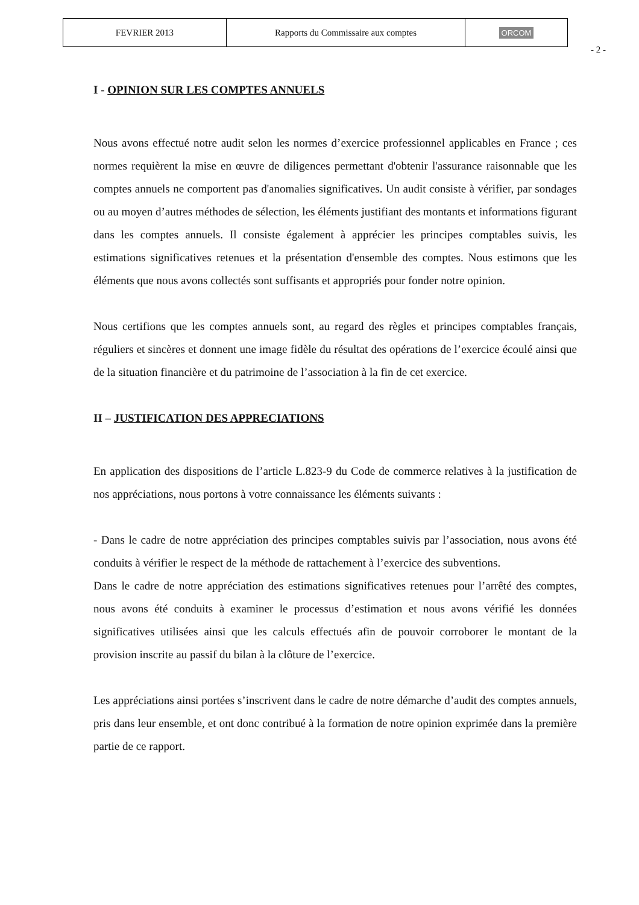| FEVRIER 2013 | Rapports du Commissaire aux comptes | ORCOM |
- 2 -
I - OPINION SUR LES COMPTES ANNUELS
Nous avons effectué notre audit selon les normes d’exercice professionnel applicables en France ; ces normes requièrent la mise en œuvre de diligences permettant d'obtenir l'assurance raisonnable que les comptes annuels ne comportent pas d'anomalies significatives. Un audit consiste à vérifier, par sondages ou au moyen d’autres méthodes de sélection, les éléments justifiant des montants et informations figurant dans les comptes annuels. Il consiste également à apprécier les principes comptables suivis, les estimations significatives retenues et la présentation d'ensemble des comptes. Nous estimons que les éléments que nous avons collectés sont suffisants et appropriés pour fonder notre opinion.
Nous certifions que les comptes annuels sont, au regard des règles et principes comptables français, réguliers et sincères et donnent une image fidèle du résultat des opérations de l’exercice écoulé ainsi que de la situation financière et du patrimoine de l’association à la fin de cet exercice.
II – JUSTIFICATION DES APPRECIATIONS
En application des dispositions de l’article L.823-9 du Code de commerce relatives à la justification de nos appréciations, nous portons à votre connaissance les éléments suivants :
- Dans le cadre de notre appréciation des principes comptables suivis par l’association, nous avons été conduits à vérifier le respect de la méthode de rattachement à l’exercice des subventions.
Dans le cadre de notre appréciation des estimations significatives retenues pour l’arrêté des comptes, nous avons été conduits à examiner le processus d’estimation et nous avons vérifié les données significatives utilisées ainsi que les calculs effectués afin de pouvoir corroborer le montant de la provision inscrite au passif du bilan à la clôture de l’exercice.
Les appréciations ainsi portées s’inscrivent dans le cadre de notre démarche d’audit des comptes annuels, pris dans leur ensemble, et ont donc contribué à la formation de notre opinion exprimée dans la première partie de ce rapport.